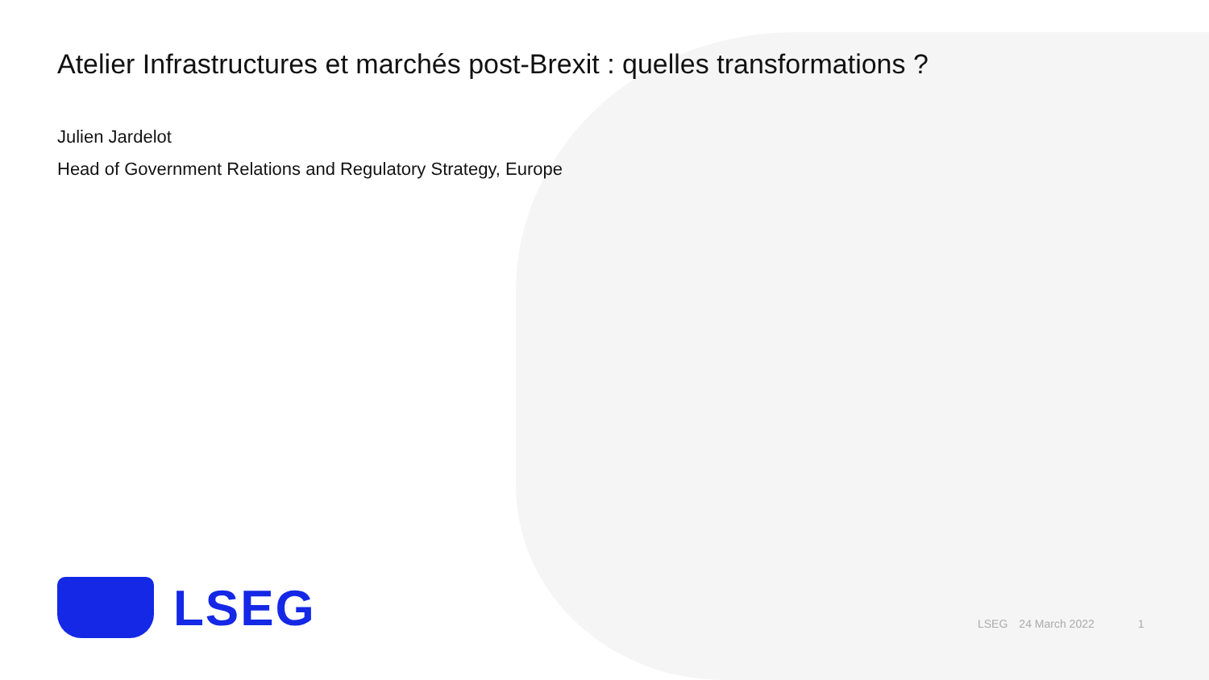Atelier Infrastructures et marchés post-Brexit : quelles transformations ?
Julien Jardelot
Head of Government Relations and Regulatory Strategy, Europe
LSEG
LSEG 24 March 2022 1